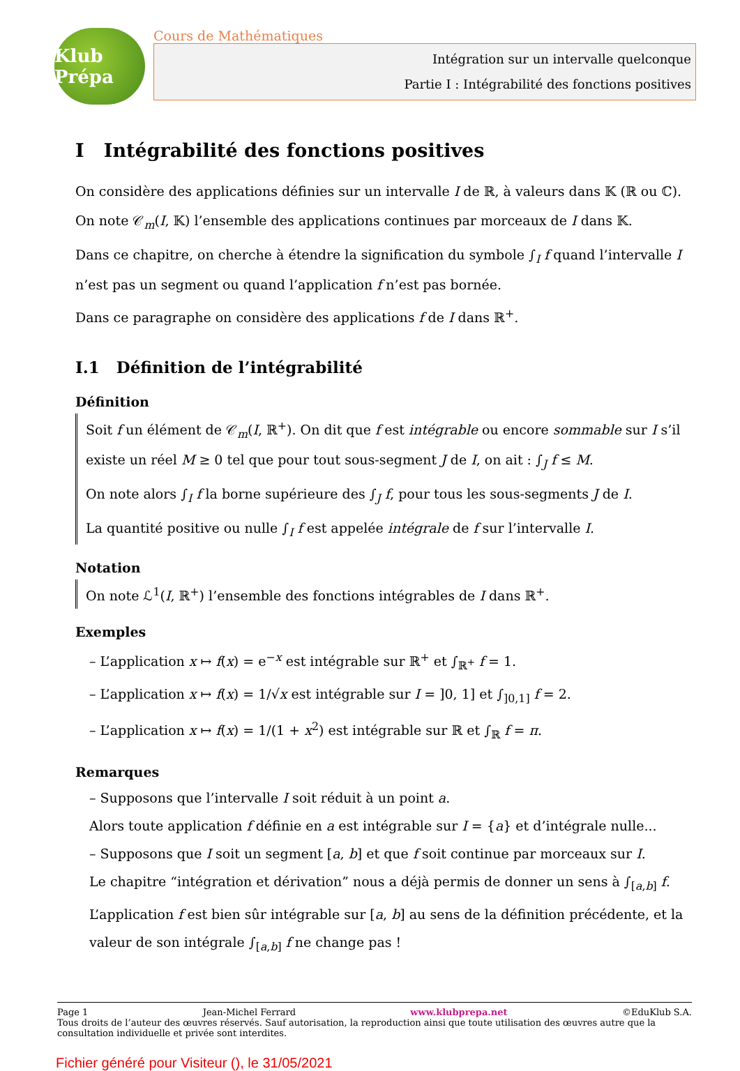Klub Prépa
Cours de Mathématiques
Intégration sur un intervalle quelconque
Partie I : Intégrabilité des fonctions positives
I Intégrabilité des fonctions positives
On considère des applications définies sur un intervalle I de ℝ, à valeurs dans 𝕂 (ℝ ou ℂ).
On note 𝒞<sub>m</sub>(I, 𝕂) l’ensemble des applications continues par morceaux de I dans 𝕂.
Dans ce chapitre, on cherche à étendre la signification du symbole ∫<sub>I</sub> f quand l’intervalle I n’est pas un segment ou quand l’application f n’est pas bornée.
Dans ce paragraphe on considère des applications f de I dans ℝ<sup>+</sup>.
I.1 Définition de l’intégrabilité
Définition
Soit f un élément de 𝒞<sub>m</sub>(I, ℝ<sup>+</sup>). On dit que f est intégrable ou encore sommable sur I s’il existe un réel M ≥ 0 tel que pour tout sous-segment J de I, on ait : ∫<sub>J</sub> f ≤ M.
On note alors ∫<sub>I</sub> f la borne supérieure des ∫<sub>J</sub> f, pour tous les sous-segments J de I.
La quantité positive ou nulle ∫<sub>I</sub> f est appelée intégrale de f sur l’intervalle I.
Notation
On note ℒ<sup>1</sup>(I, ℝ<sup>+</sup>) l’ensemble des fonctions intégrables de I dans ℝ<sup>+</sup>.
Exemples
– L’application x ↦ f(x) = e<sup>−x</sup> est intégrable sur ℝ<sup>+</sup> et ∫<sub>ℝ<sup>+</sup></sub> f = 1.
– L’application x ↦ f(x) = 1/√x est intégrable sur I = ]0, 1] et ∫<sub>]0,1]</sub> f = 2.
– L’application x ↦ f(x) = 1/(1 + x<sup>2</sup>) est intégrable sur ℝ et ∫<sub>ℝ</sub> f = π.
Remarques
– Supposons que l’intervalle I soit réduit à un point a.
Alors toute application f définie en a est intégrable sur I = {a} et d’intégrale nulle...
– Supposons que I soit un segment [a, b] et que f soit continue par morceaux sur I.
Le chapitre “intégration et dérivation” nous a déjà permis de donner un sens à ∫<sub>[a,b]</sub> f.
L’application f est bien sûr intégrable sur [a, b] au sens de la définition précédente, et la valeur de son intégrale ∫<sub>[a,b]</sub> f ne change pas !
Page 1 Jean-Michel Ferrard www.klubprepa.net ©EduKlub S.A.
Tous droits de l’auteur des œuvres réservés. Sauf autorisation, la reproduction ainsi que toute utilisation des œuvres autre que la consultation individuelle et privée sont interdites.
Fichier généré pour Visiteur (), le 31/05/2021